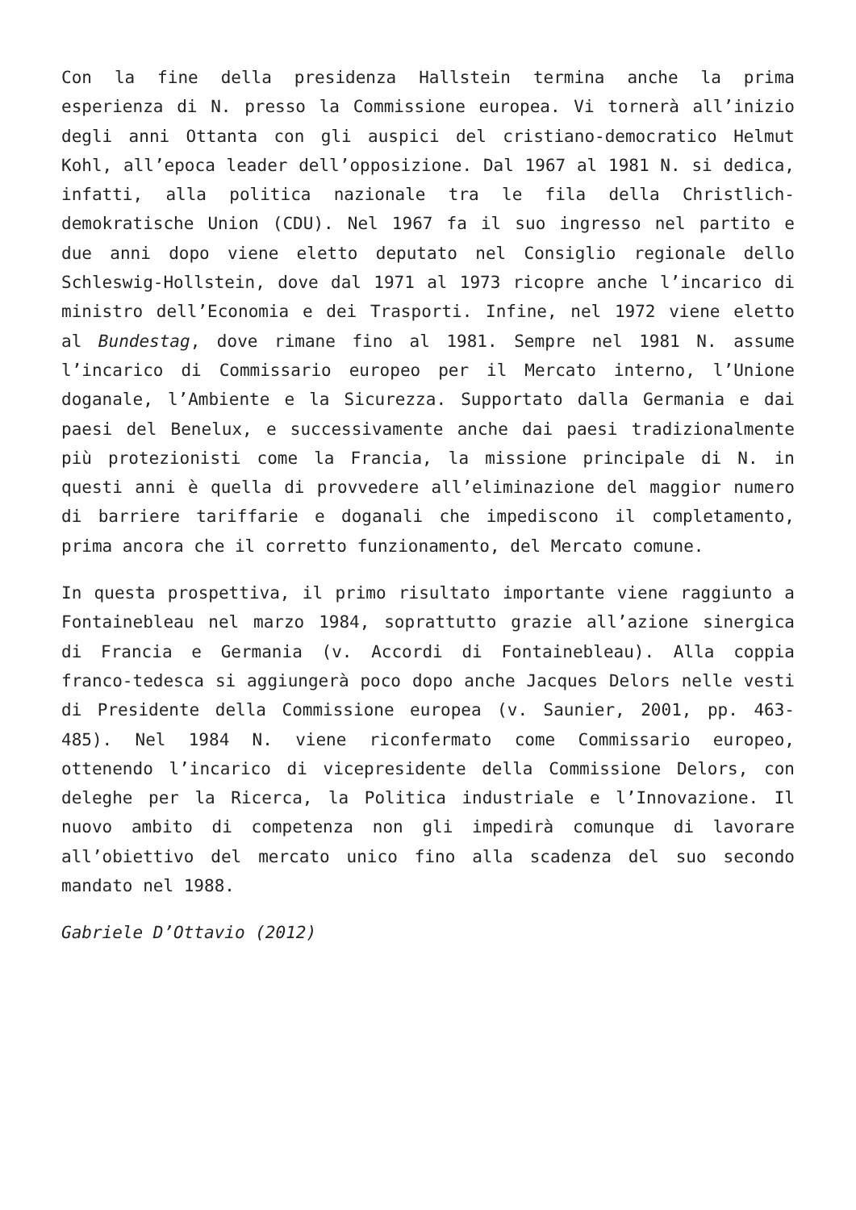Con la fine della presidenza Hallstein termina anche la prima esperienza di N. presso la Commissione europea. Vi tornerà all’inizio degli anni Ottanta con gli auspici del cristiano-democratico Helmut Kohl, all’epoca leader dell’opposizione. Dal 1967 al 1981 N. si dedica, infatti, alla politica nazionale tra le fila della Christlich-demokratische Union (CDU). Nel 1967 fa il suo ingresso nel partito e due anni dopo viene eletto deputato nel Consiglio regionale dello Schleswig-Hollstein, dove dal 1971 al 1973 ricopre anche l’incarico di ministro dell’Economia e dei Trasporti. Infine, nel 1972 viene eletto al Bundestag, dove rimane fino al 1981. Sempre nel 1981 N. assume l’incarico di Commissario europeo per il Mercato interno, l’Unione doganale, l’Ambiente e la Sicurezza. Supportato dalla Germania e dai paesi del Benelux, e successivamente anche dai paesi tradizionalmente più protezionisti come la Francia, la missione principale di N. in questi anni è quella di provvedere all’eliminazione del maggior numero di barriere tariffarie e doganali che impediscono il completamento, prima ancora che il corretto funzionamento, del Mercato comune.
In questa prospettiva, il primo risultato importante viene raggiunto a Fontainebleau nel marzo 1984, soprattutto grazie all’azione sinergica di Francia e Germania (v. Accordi di Fontainebleau). Alla coppia franco-tedesca si aggiungerà poco dopo anche Jacques Delors nelle vesti di Presidente della Commissione europea (v. Saunier, 2001, pp. 463-485). Nel 1984 N. viene riconfermato come Commissario europeo, ottenendo l’incarico di vicepresidente della Commissione Delors, con deleghe per la Ricerca, la Politica industriale e l’Innovazione. Il nuovo ambito di competenza non gli impedirà comunque di lavorare all’obiettivo del mercato unico fino alla scadenza del suo secondo mandato nel 1988.
Gabriele D’Ottavio (2012)